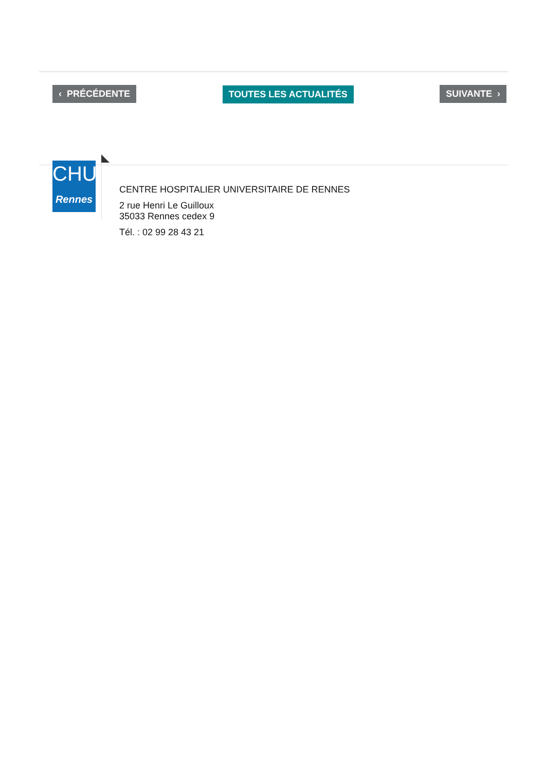‹ PRÉCÉDENTE TOUTES LES ACTUALITÉS SUIVANTE ›
CHU
Rennes
CENTRE HOSPITALIER UNIVERSITAIRE DE RENNES
2 rue Henri Le Guilloux
35033 Rennes cedex 9
Tél. : 02 99 28 43 21